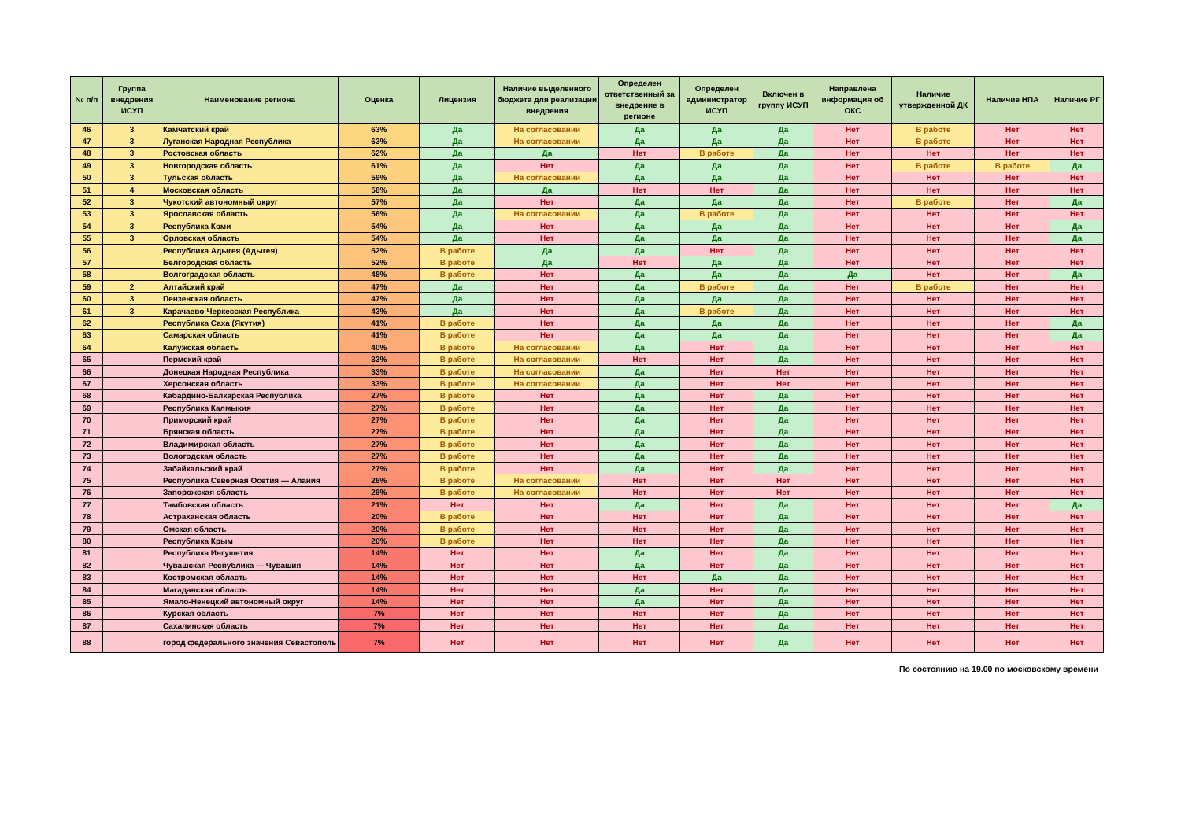| № п/п | Группа внедрения ИСУП | Наименование региона | Оценка | Лицензия | Наличие выделенного бюджета для реализации внедрения | Определен ответственный за внедрение в регионе | Определен администратор ИСУП | Включен в группу ИСУП | Направлена информация об ОКС | Наличие утвержденной ДК | Наличие НПА | Наличие РГ |
| --- | --- | --- | --- | --- | --- | --- | --- | --- | --- | --- | --- | --- |
| 46 | 3 | Камчатский край | 63% | Да | На согласовании | Да | Да | Да | Нет | В работе | Нет | Нет |
| 47 | 3 | Луганская Народная Республика | 63% | Да | На согласовании | Да | Да | Да | Нет | В работе | Нет | Нет |
| 48 | 3 | Ростовская область | 62% | Да | Да | Нет | В работе | Да | Нет | Нет | Нет | Нет |
| 49 | 3 | Новгородская область | 61% | Да | Нет | Да | Да | Да | Нет | В работе | В работе | Да |
| 50 | 3 | Тульская область | 59% | Да | На согласовании | Да | Да | Да | Нет | Нет | Нет | Нет |
| 51 | 4 | Московская область | 58% | Да | Да | Нет | Нет | Да | Нет | Нет | Нет | Нет |
| 52 | 3 | Чукотский автономный округ | 57% | Да | Нет | Да | Да | Да | Нет | В работе | Нет | Да |
| 53 | 3 | Ярославская область | 56% | Да | На согласовании | Да | В работе | Да | Нет | Нет | Нет | Нет |
| 54 | 3 | Республика Коми | 54% | Да | Нет | Да | Да | Да | Нет | Нет | Нет | Да |
| 55 | 3 | Орловская область | 54% | Да | Нет | Да | Да | Да | Нет | Нет | Нет | Да |
| 56 | | Республика Адыгея (Адыгея) | 52% | В работе | Да | Да | Нет | Да | Нет | Нет | Нет | Нет |
| 57 | | Белгородская область | 52% | В работе | Да | Нет | Да | Да | Нет | Нет | Нет | Нет |
| 58 | | Волгоградская область | 48% | В работе | Нет | Да | Да | Да | Да | Нет | Нет | Да |
| 59 | 2 | Алтайский край | 47% | Да | Нет | Да | В работе | Да | Нет | В работе | Нет | Нет |
| 60 | 3 | Пензенская область | 47% | Да | Нет | Да | Да | Да | Нет | Нет | Нет | Нет |
| 61 | 3 | Карачаево-Черкесская Республика | 43% | Да | Нет | Да | В работе | Да | Нет | Нет | Нет | Нет |
| 62 | | Республика Саха (Якутия) | 41% | В работе | Нет | Да | Да | Да | Нет | Нет | Нет | Да |
| 63 | | Самарская область | 41% | В работе | Нет | Да | Да | Да | Нет | Нет | Нет | Да |
| 64 | | Калужская область | 40% | В работе | На согласовании | Да | Нет | Да | Нет | Нет | Нет | Нет |
| 65 | | Пермский край | 33% | В работе | На согласовании | Нет | Нет | Да | Нет | Нет | Нет | Нет |
| 66 | | Донецкая Народная Республика | 33% | В работе | На согласовании | Да | Нет | Нет | Нет | Нет | Нет | Нет |
| 67 | | Херсонская область | 33% | В работе | На согласовании | Да | Нет | Нет | Нет | Нет | Нет | Нет |
| 68 | | Кабардино-Балкарская Республика | 27% | В работе | Нет | Да | Нет | Да | Нет | Нет | Нет | Нет |
| 69 | | Республика Калмыкия | 27% | В работе | Нет | Да | Нет | Да | Нет | Нет | Нет | Нет |
| 70 | | Приморский край | 27% | В работе | Нет | Да | Нет | Да | Нет | Нет | Нет | Нет |
| 71 | | Брянская область | 27% | В работе | Нет | Да | Нет | Да | Нет | Нет | Нет | Нет |
| 72 | | Владимирская область | 27% | В работе | Нет | Да | Нет | Да | Нет | Нет | Нет | Нет |
| 73 | | Вологодская область | 27% | В работе | Нет | Да | Нет | Да | Нет | Нет | Нет | Нет |
| 74 | | Забайкальский край | 27% | В работе | Нет | Да | Нет | Да | Нет | Нет | Нет | Нет |
| 75 | | Республика Северная Осетия — Алания | 26% | В работе | На согласовании | Нет | Нет | Нет | Нет | Нет | Нет | Нет |
| 76 | | Запорожская область | 26% | В работе | На согласовании | Нет | Нет | Нет | Нет | Нет | Нет | Нет |
| 77 | | Тамбовская область | 21% | Нет | Нет | Да | Нет | Да | Нет | Нет | Нет | Да |
| 78 | | Астраханская область | 20% | В работе | Нет | Нет | Нет | Да | Нет | Нет | Нет | Нет |
| 79 | | Омская область | 20% | В работе | Нет | Нет | Нет | Да | Нет | Нет | Нет | Нет |
| 80 | | Республика Крым | 20% | В работе | Нет | Нет | Нет | Да | Нет | Нет | Нет | Нет |
| 81 | | Республика Ингушетия | 14% | Нет | Нет | Да | Нет | Да | Нет | Нет | Нет | Нет |
| 82 | | Чувашская Республика — Чувашия | 14% | Нет | Нет | Да | Нет | Да | Нет | Нет | Нет | Нет |
| 83 | | Костромская область | 14% | Нет | Нет | Нет | Да | Да | Нет | Нет | Нет | Нет |
| 84 | | Магаданская область | 14% | Нет | Нет | Да | Нет | Да | Нет | Нет | Нет | Нет |
| 85 | | Ямало-Ненецкий автономный округ | 14% | Нет | Нет | Да | Нет | Да | Нет | Нет | Нет | Нет |
| 86 | | Курская область | 7% | Нет | Нет | Нет | Нет | Да | Нет | Нет | Нет | Нет |
| 87 | | Сахалинская область | 7% | Нет | Нет | Нет | Нет | Да | Нет | Нет | Нет | Нет |
| 88 | | город федерального значения Севастополь | 7% | Нет | Нет | Нет | Нет | Да | Нет | Нет | Нет | Нет |
По состоянию на 19.00 по московскому времени